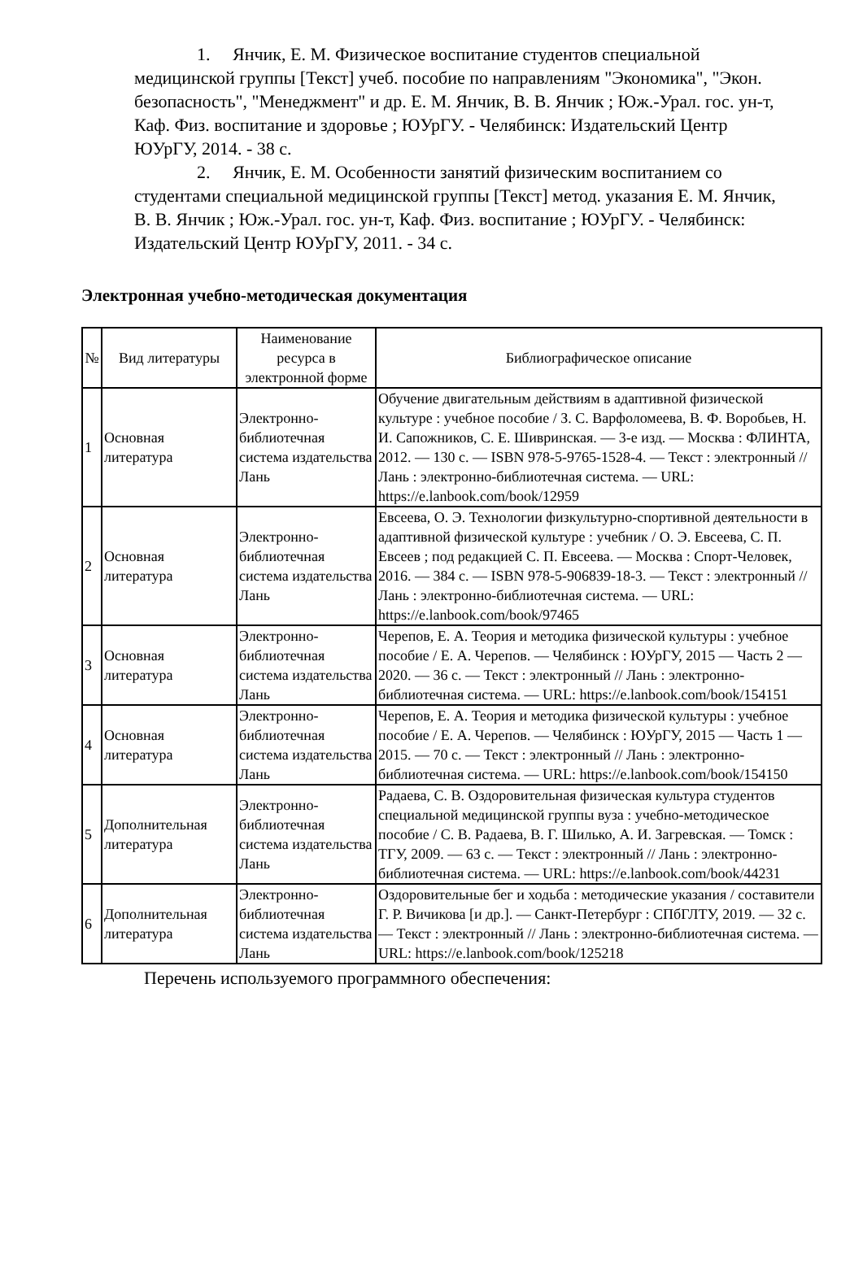1. Янчик, Е. М. Физическое воспитание студентов специальной медицинской группы [Текст] учеб. пособие по направлениям "Экономика", "Экон. безопасность", "Менеджмент" и др. Е. М. Янчик, В. В. Янчик ; Юж.-Урал. гос. ун-т, Каф. Физ. воспитание и здоровье ; ЮУрГУ. - Челябинск: Издательский Центр ЮУрГУ, 2014. - 38 с.
2. Янчик, Е. М. Особенности занятий физическим воспитанием со студентами специальной медицинской группы [Текст] метод. указания Е. М. Янчик, В. В. Янчик ; Юж.-Урал. гос. ун-т, Каф. Физ. воспитание ; ЮУрГУ. - Челябинск: Издательский Центр ЮУрГУ, 2011. - 34 с.
Электронная учебно-методическая документация
| № | Вид литературы | Наименование ресурса в электронной форме | Библиографическое описание |
| --- | --- | --- | --- |
| 1 | Основная литература | Электронно-библиотечная система издательства Лань | Обучение двигательным действиям в адаптивной физической культуре : учебное пособие / З. С. Варфоломеева, В. Ф. Воробьев, Н. И. Сапожников, С. Е. Шивринская. — 3-е изд. — Москва : ФЛИНТА, 2012. — 130 с. — ISBN 978-5-9765-1528-4. — Текст : электронный // Лань : электронно-библиотечная система. — URL: https://e.lanbook.com/book/12959 |
| 2 | Основная литература | Электронно-библиотечная система издательства Лань | Евсеева, О. Э. Технологии физкультурно-спортивной деятельности в адаптивной физической культуре : учебник / О. Э. Евсеева, С. П. Евсеев ; под редакцией С. П. Евсеева. — Москва : Спорт-Человек, 2016. — 384 с. — ISBN 978-5-906839-18-3. — Текст : электронный // Лань : электронно-библиотечная система. — URL: https://e.lanbook.com/book/97465 |
| 3 | Основная литература | Электронно-библиотечная система издательства Лань | Черепов, Е. А. Теория и методика физической культуры : учебное пособие / Е. А. Черепов. — Челябинск : ЮУрГУ, 2015 — Часть 2 — 2020. — 36 с. — Текст : электронный // Лань : электронно-библиотечная система. — URL: https://e.lanbook.com/book/154151 |
| 4 | Основная литература | Электронно-библиотечная система издательства Лань | Черепов, Е. А. Теория и методика физической культуры : учебное пособие / Е. А. Черепов. — Челябинск : ЮУрГУ, 2015 — Часть 1 — 2015. — 70 с. — Текст : электронный // Лань : электронно-библиотечная система. — URL: https://e.lanbook.com/book/154150 |
| 5 | Дополнительная литература | Электронно-библиотечная система издательства Лань | Радаева, С. В. Оздоровительная физическая культура студентов специальной медицинской группы вуза : учебно-методическое пособие / С. В. Радаева, В. Г. Шилько, А. И. Загревская. — Томск : ТГУ, 2009. — 63 с. — Текст : электронный // Лань : электронно-библиотечная система. — URL: https://e.lanbook.com/book/44231 |
| 6 | Дополнительная литература | Электронно-библиотечная система издательства Лань | Оздоровительные бег и ходьба : методические указания / составители Г. Р. Вичикова [и др.]. — Санкт-Петербург : СПбГЛТУ, 2019. — 32 с. — Текст : электронный // Лань : электронно-библиотечная система. — URL: https://e.lanbook.com/book/125218 |
Перечень используемого программного обеспечения: